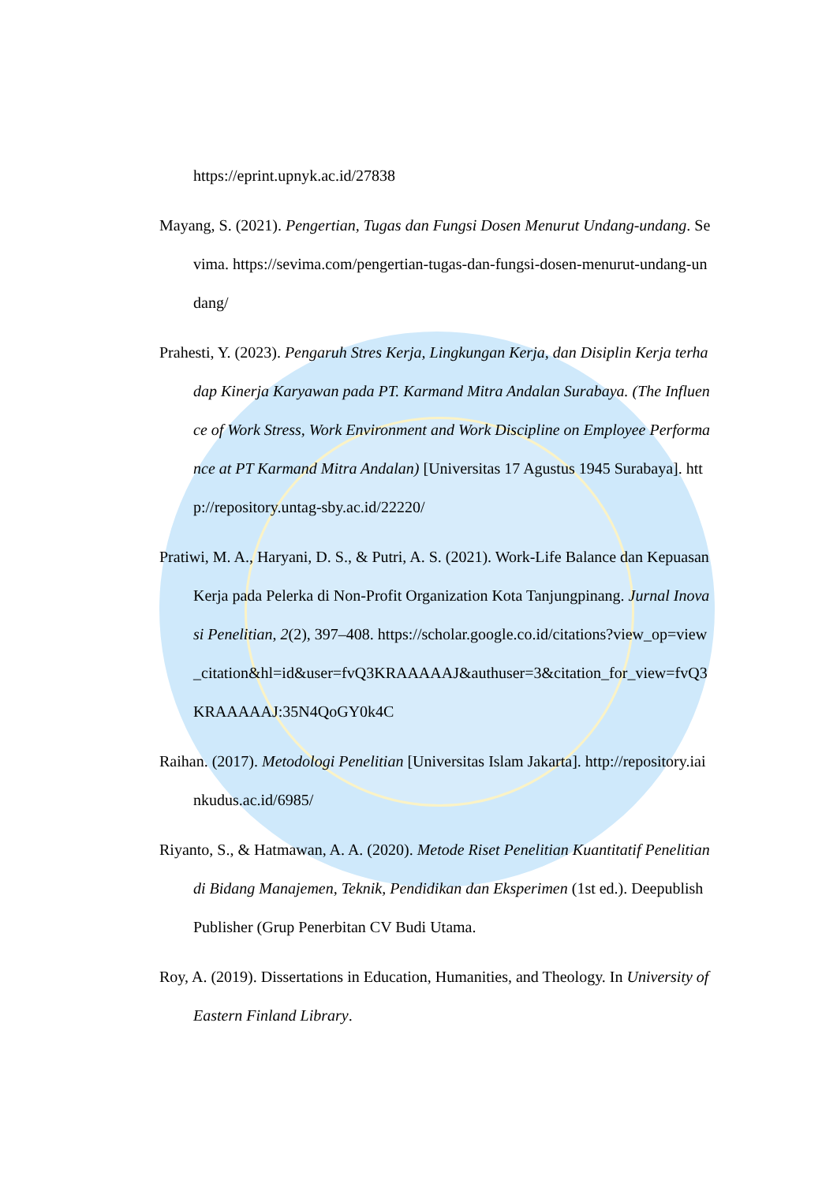https://eprint.upnyk.ac.id/27838
Mayang, S. (2021). Pengertian, Tugas dan Fungsi Dosen Menurut Undang-undang. Sevima. https://sevima.com/pengertian-tugas-dan-fungsi-dosen-menurut-undang-undang/
Prahesti, Y. (2023). Pengaruh Stres Kerja, Lingkungan Kerja, dan Disiplin Kerja terhadap Kinerja Karyawan pada PT. Karmand Mitra Andalan Surabaya. (The Influence of Work Stress, Work Environment and Work Discipline on Employee Performance at PT Karmand Mitra Andalan) [Universitas 17 Agustus 1945 Surabaya]. http://repository.untag-sby.ac.id/22220/
Pratiwi, M. A., Haryani, D. S., & Putri, A. S. (2021). Work-Life Balance dan Kepuasan Kerja pada Pelerka di Non-Profit Organization Kota Tanjungpinang. Jurnal Inovasi Penelitian, 2(2), 397–408. https://scholar.google.co.id/citations?view_op=view_citation&hl=id&user=fvQ3KRAAAAAJ&authuser=3&citation_for_view=fvQ3KRAAAAAJ:35N4QoGY0k4C
Raihan. (2017). Metodologi Penelitian [Universitas Islam Jakarta]. http://repository.iainkudus.ac.id/6985/
Riyanto, S., & Hatmawan, A. A. (2020). Metode Riset Penelitian Kuantitatif Penelitian di Bidang Manajemen, Teknik, Pendidikan dan Eksperimen (1st ed.). Deepublish Publisher (Grup Penerbitan CV Budi Utama.
Roy, A. (2019). Dissertations in Education, Humanities, and Theology. In University of Eastern Finland Library.